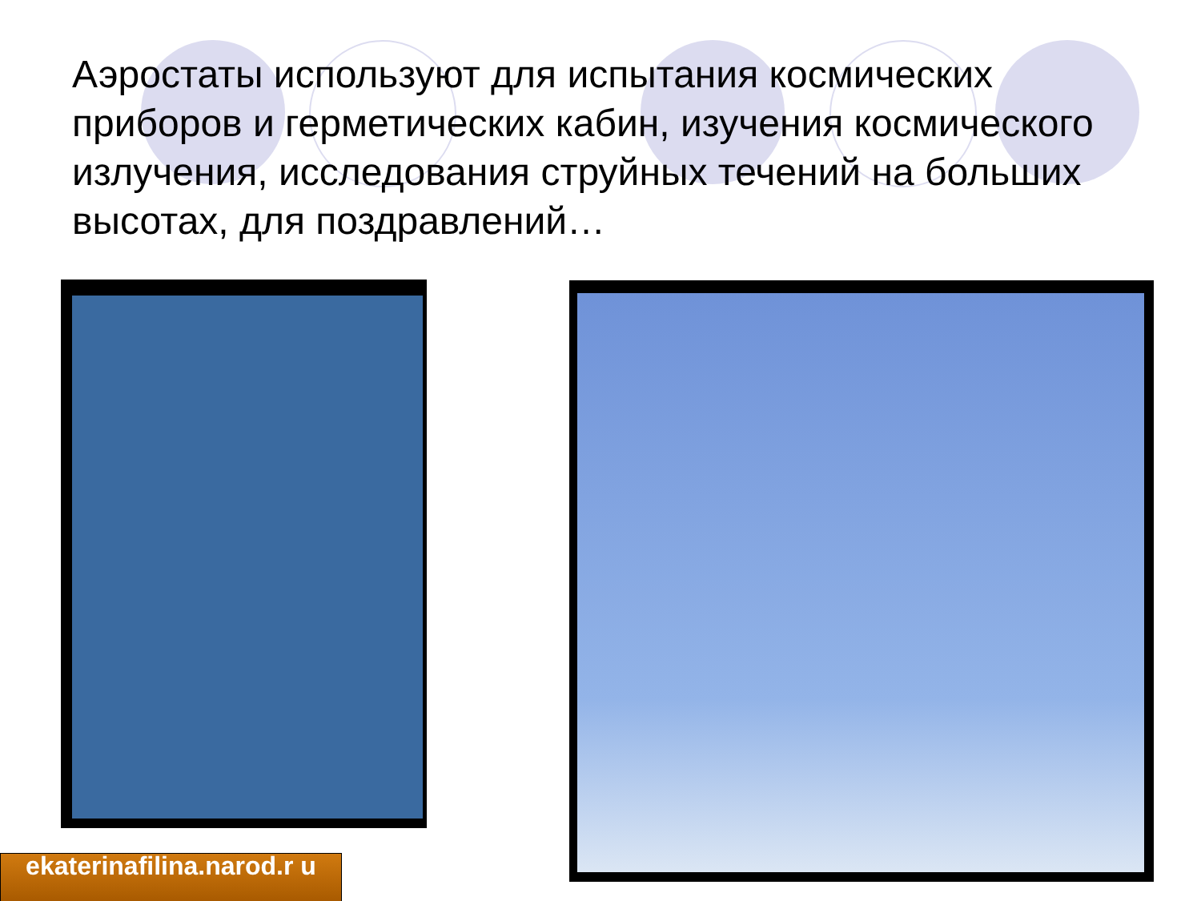Аэростаты используют для испытания космических приборов и герметических кабин, изучения космического излучения, исследования струйных течений на больших высотах, для поздравлений…
ekaterinafilina.narod.r u